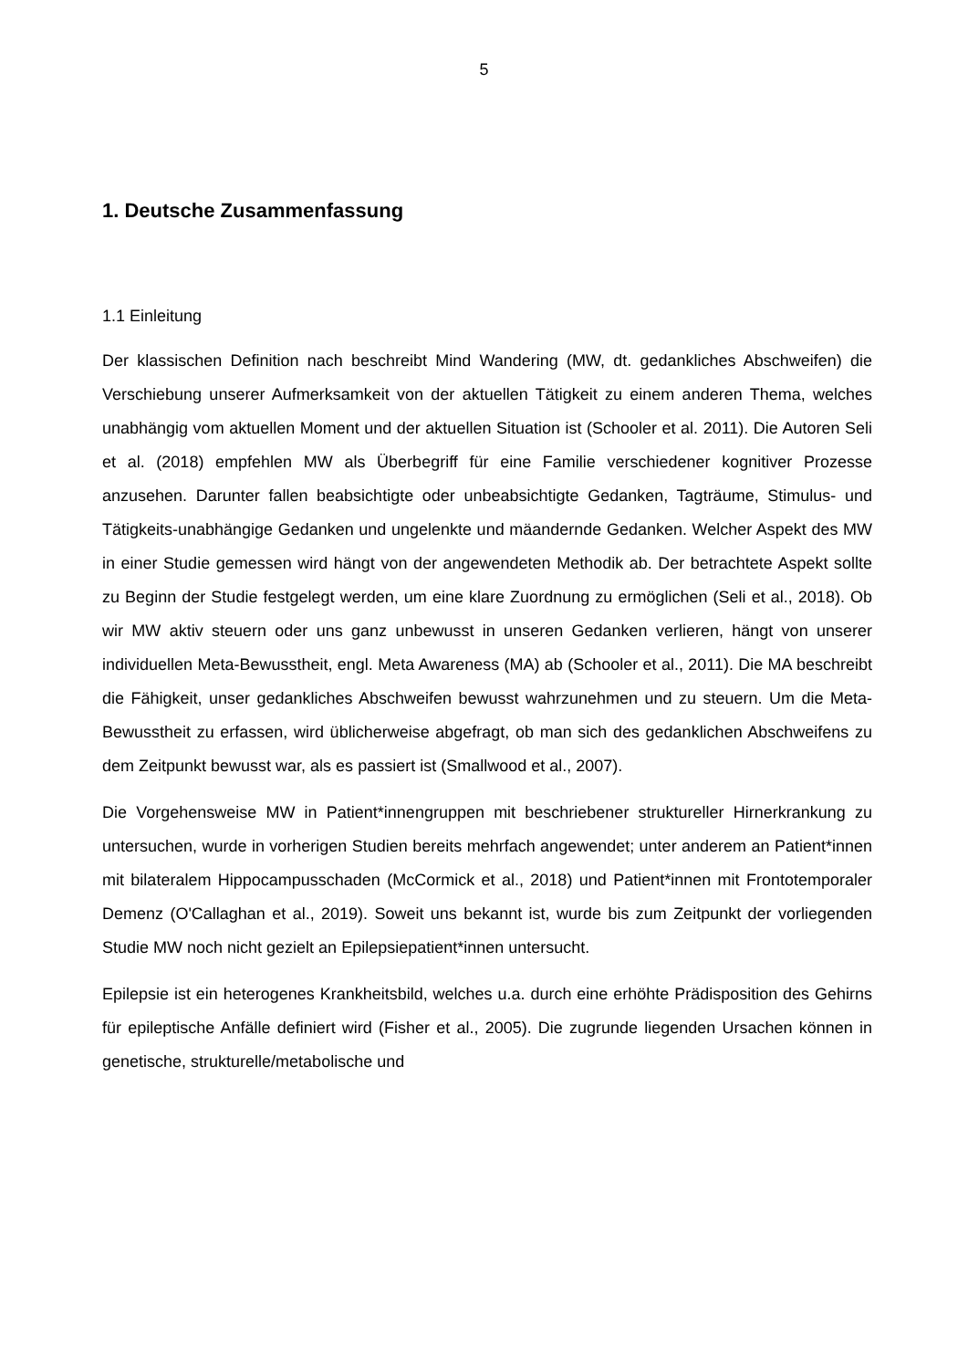5
1. Deutsche Zusammenfassung
1.1 Einleitung
Der klassischen Definition nach beschreibt Mind Wandering (MW, dt. gedankliches Abschweifen) die Verschiebung unserer Aufmerksamkeit von der aktuellen Tätigkeit zu einem anderen Thema, welches unabhängig vom aktuellen Moment und der aktuellen Situation ist (Schooler et al. 2011). Die Autoren Seli et al. (2018) empfehlen MW als Überbegriff für eine Familie verschiedener kognitiver Prozesse anzusehen. Darunter fallen beabsichtigte oder unbeabsichtigte Gedanken, Tagträume, Stimulus- und Tätigkeits-unabhängige Gedanken und ungelenkte und mäandernde Gedanken. Welcher Aspekt des MW in einer Studie gemessen wird hängt von der angewendeten Methodik ab. Der betrachtete Aspekt sollte zu Beginn der Studie festgelegt werden, um eine klare Zuordnung zu ermöglichen (Seli et al., 2018). Ob wir MW aktiv steuern oder uns ganz unbewusst in unseren Gedanken verlieren, hängt von unserer individuellen Meta-Bewusstheit, engl. Meta Awareness (MA) ab (Schooler et al., 2011). Die MA beschreibt die Fähigkeit, unser gedankliches Abschweifen bewusst wahrzunehmen und zu steuern. Um die Meta-Bewusstheit zu erfassen, wird üblicherweise abgefragt, ob man sich des gedanklichen Abschweifens zu dem Zeitpunkt bewusst war, als es passiert ist (Smallwood et al., 2007).
Die Vorgehensweise MW in Patient*innengruppen mit beschriebener struktureller Hirnerkrankung zu untersuchen, wurde in vorherigen Studien bereits mehrfach angewendet; unter anderem an Patient*innen mit bilateralem Hippocampusschaden (McCormick et al., 2018) und Patient*innen mit Frontotemporaler Demenz (O'Callaghan et al., 2019). Soweit uns bekannt ist, wurde bis zum Zeitpunkt der vorliegenden Studie MW noch nicht gezielt an Epilepsiepatient*innen untersucht.
Epilepsie ist ein heterogenes Krankheitsbild, welches u.a. durch eine erhöhte Prädisposition des Gehirns für epileptische Anfälle definiert wird (Fisher et al., 2005). Die zugrunde liegenden Ursachen können in genetische, strukturelle/metabolische und